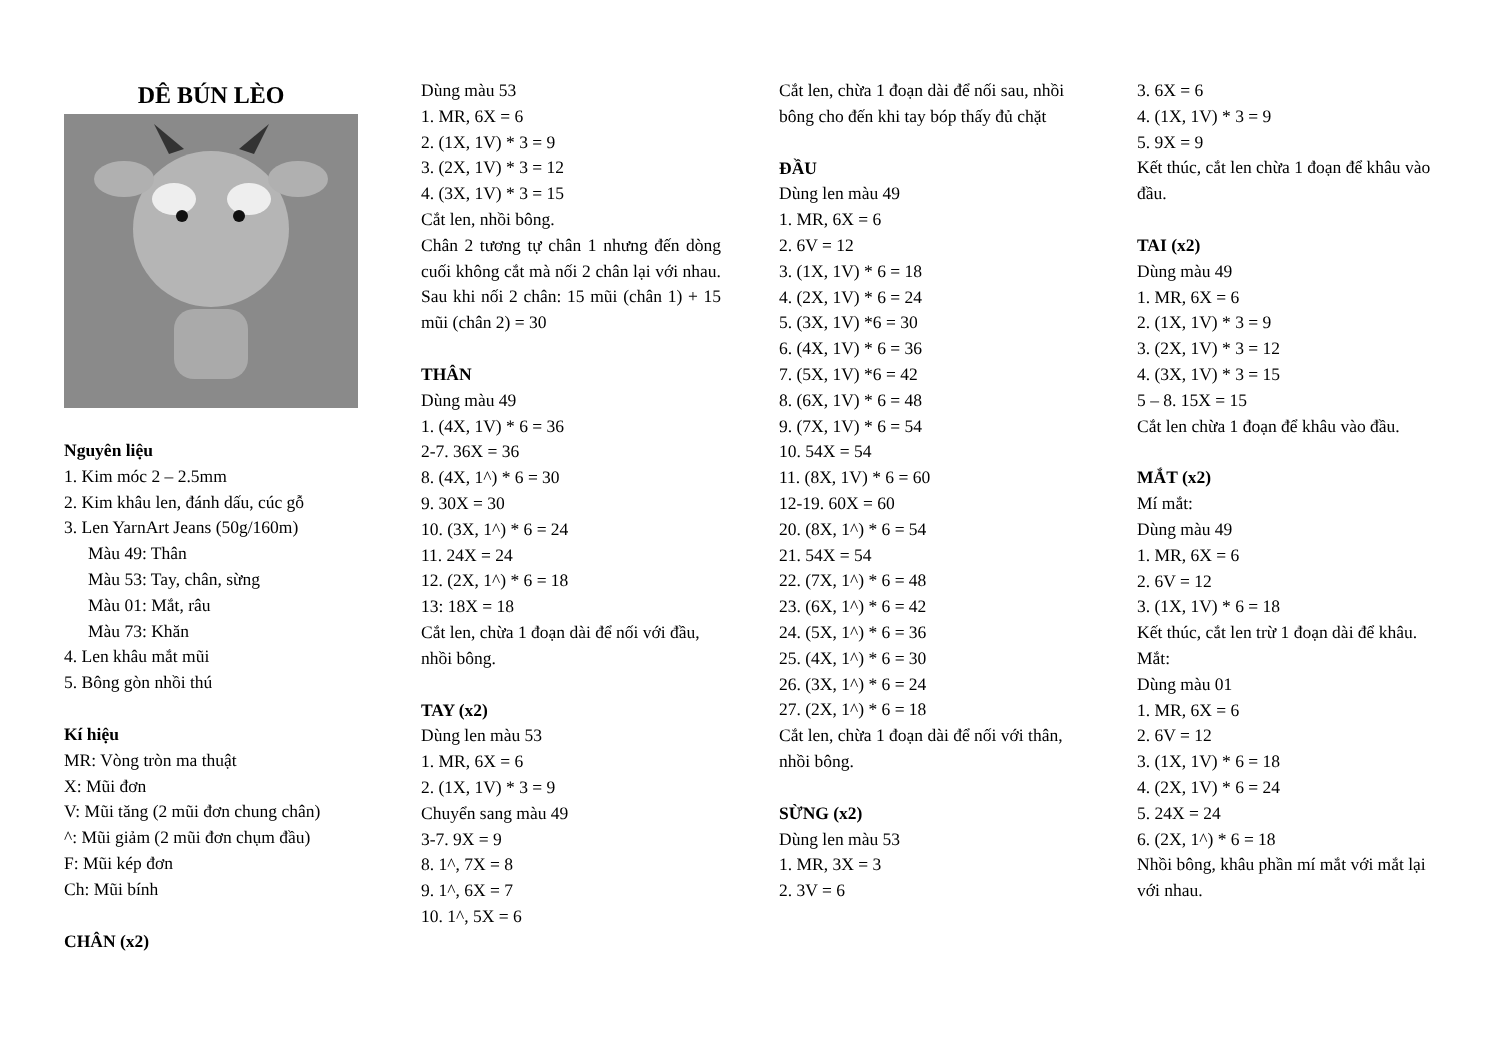DÊ BÚN LÈO
Nguyên liệu
1. Kim móc 2 – 2.5mm
2. Kim khâu len, đánh dấu, cúc gỗ
3. Len YarnArt Jeans (50g/160m)
Màu 49: Thân
Màu 53: Tay, chân, sừng
Màu 01: Mắt, râu
Màu 73: Khăn
4. Len khâu mắt mũi
5. Bông gòn nhồi thú
Kí hiệu
MR: Vòng tròn ma thuật
X: Mũi đơn
V: Mũi tăng (2 mũi đơn chung chân)
^: Mũi giảm (2 mũi đơn chụm đầu)
F: Mũi kép đơn
Ch: Mũi bính
CHÂN (x2)
Dùng màu 53
1. MR, 6X = 6
2. (1X, 1V) * 3 = 9
3. (2X, 1V) * 3 = 12
4. (3X, 1V) * 3 = 15
Cắt len, nhồi bông.
Chân 2 tương tự chân 1 nhưng đến dòng cuối không cắt mà nối 2 chân lại với nhau. Sau khi nối 2 chân: 15 mũi (chân 1) + 15 mũi (chân 2) = 30
THÂN
Dùng màu 49
1. (4X, 1V) * 6 = 36
2-7. 36X = 36
8. (4X, 1^) * 6 = 30
9. 30X = 30
10. (3X, 1^) * 6 = 24
11. 24X = 24
12. (2X, 1^) * 6 = 18
13: 18X = 18
Cắt len, chừa 1 đoạn dài để nối với đầu, nhồi bông.
TAY (x2)
Dùng len màu 53
1. MR, 6X = 6
2. (1X, 1V) * 3 = 9
Chuyển sang màu 49
3-7. 9X = 9
8. 1^, 7X = 8
9. 1^, 6X = 7
10. 1^, 5X = 6
Cắt len, chừa 1 đoạn dài để nối sau, nhồi bông cho đến khi tay bóp thấy đủ chặt
ĐẦU
Dùng len màu 49
1. MR, 6X = 6
2. 6V = 12
3. (1X, 1V) * 6 = 18
4. (2X, 1V) * 6 = 24
5. (3X, 1V) *6 = 30
6. (4X, 1V) * 6 = 36
7. (5X, 1V) *6 = 42
8. (6X, 1V) * 6 = 48
9. (7X, 1V) * 6 = 54
10. 54X = 54
11. (8X, 1V) * 6 = 60
12-19. 60X = 60
20. (8X, 1^) * 6 = 54
21. 54X = 54
22. (7X, 1^) * 6 = 48
23. (6X, 1^) * 6 = 42
24. (5X, 1^) * 6 = 36
25. (4X, 1^) * 6 = 30
26. (3X, 1^) * 6 = 24
27. (2X, 1^) * 6 = 18
Cắt len, chừa 1 đoạn dài để nối với thân, nhồi bông.
SỪNG (x2)
Dùng len màu 53
1. MR, 3X = 3
2. 3V = 6
3. 6X = 6
4. (1X, 1V) * 3 = 9
5. 9X = 9
Kết thúc, cắt len chừa 1 đoạn để khâu vào đầu.
TAI (x2)
Dùng màu 49
1. MR, 6X = 6
2. (1X, 1V) * 3 = 9
3. (2X, 1V) * 3 = 12
4. (3X, 1V) * 3 = 15
5 – 8. 15X = 15
Cắt len chừa 1 đoạn để khâu vào đầu.
MẮT (x2)
Mí mắt:
Dùng màu 49
1. MR, 6X = 6
2. 6V = 12
3. (1X, 1V) * 6 = 18
Kết thúc, cắt len trừ 1 đoạn dài để khâu.
Mắt:
Dùng màu 01
1. MR, 6X = 6
2. 6V = 12
3. (1X, 1V) * 6 = 18
4. (2X, 1V) * 6 = 24
5. 24X = 24
6. (2X, 1^) * 6 = 18
Nhồi bông, khâu phần mí mắt với mắt lại với nhau.